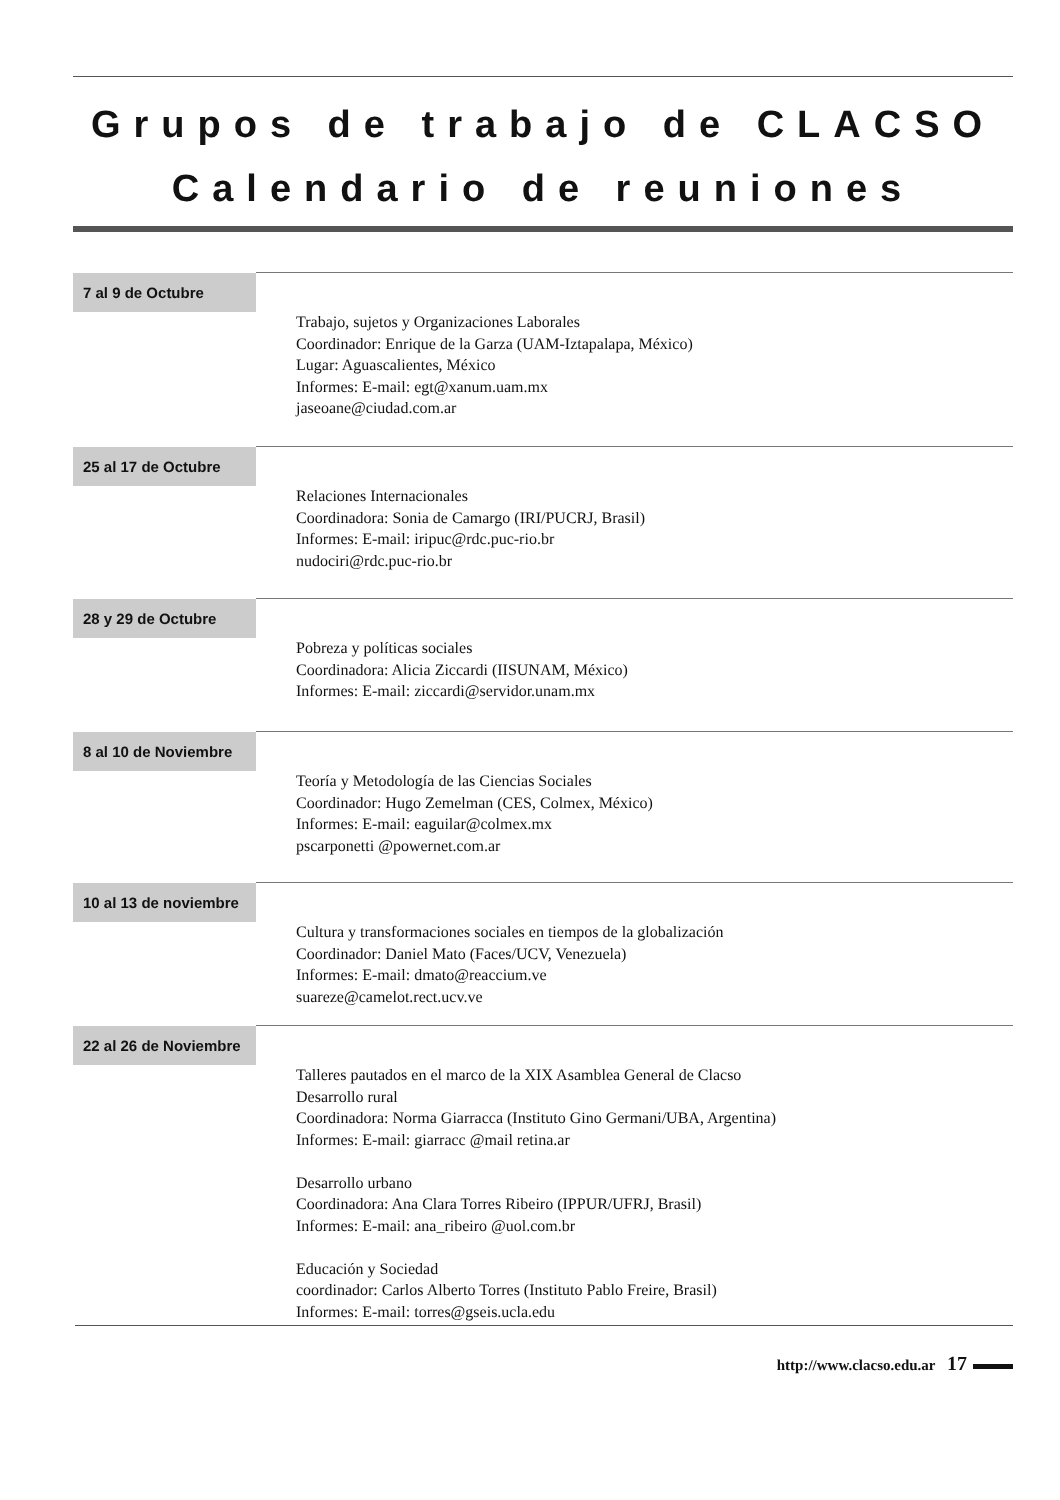Grupos de trabajo de CLACSO
Calendario de reuniones
7 al 9 de Octubre
Trabajo, sujetos y Organizaciones Laborales
Coordinador: Enrique de la Garza (UAM-Iztapalapa, México)
Lugar: Aguascalientes, México
Informes: E-mail: egt@xanum.uam.mx
jaseoane@ciudad.com.ar
25 al 17 de Octubre
Relaciones Internacionales
Coordinadora: Sonia de Camargo (IRI/PUCRJ, Brasil)
Informes: E-mail: iripuc@rdc.puc-rio.br
nudociri@rdc.puc-rio.br
28 y 29 de Octubre
Pobreza y políticas sociales
Coordinadora: Alicia Ziccardi (IISUNAM, México)
Informes: E-mail: ziccardi@servidor.unam.mx
8 al 10 de Noviembre
Teoría y Metodología de las Ciencias Sociales
Coordinador: Hugo Zemelman (CES, Colmex, México)
Informes: E-mail: eaguilar@colmex.mx
pscarponetti @powernet.com.ar
10 al 13 de noviembre
Cultura y transformaciones sociales en tiempos de la globalización
Coordinador: Daniel Mato (Faces/UCV, Venezuela)
Informes: E-mail: dmato@reaccium.ve
suareze@camelot.rect.ucv.ve
22 al 26 de Noviembre
Talleres pautados en el marco de la XIX Asamblea General de Clacso
Desarrollo rural
Coordinadora: Norma Giarracca (Instituto Gino Germani/UBA, Argentina)
Informes: E-mail: giarracc @mail retina.ar
Desarrollo urbano
Coordinadora: Ana Clara Torres Ribeiro (IPPUR/UFRJ, Brasil)
Informes: E-mail: ana_ribeiro @uol.com.br
Educación y Sociedad
coordinador: Carlos Alberto Torres (Instituto Pablo Freire, Brasil)
Informes: E-mail: torres@gseis.ucla.edu
http://www.clacso.edu.ar 17